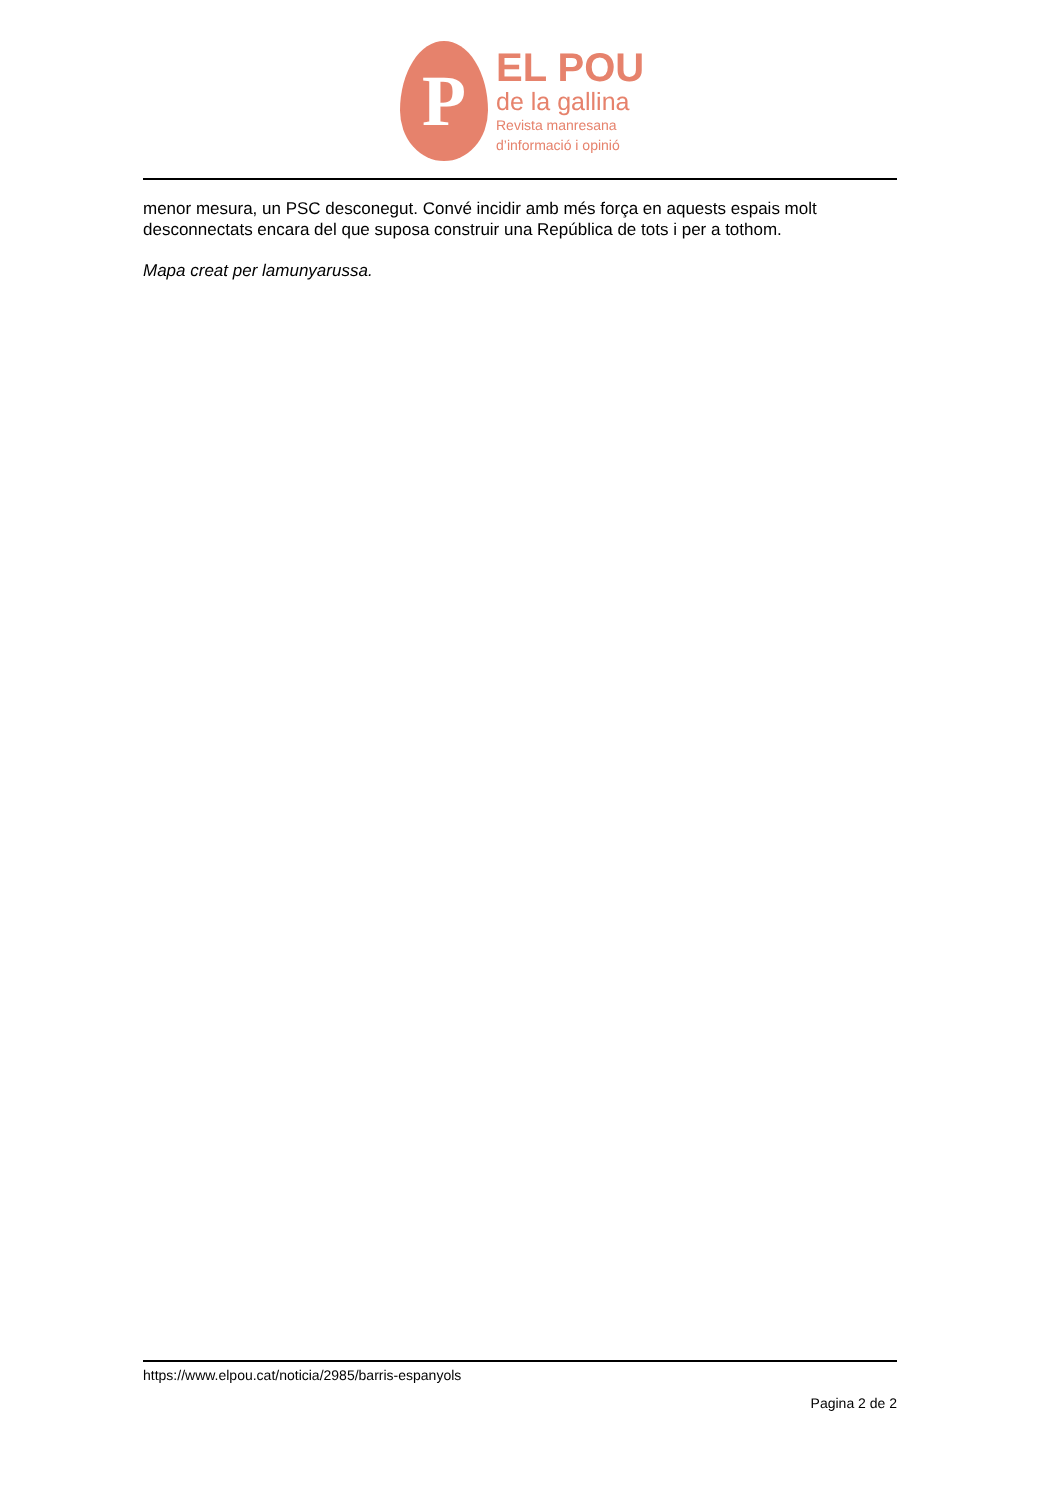P
EL POU
de la gallina
Revista manresana
d’informació i opinió
menor mesura, un PSC desconegut. Convé incidir amb més força en aquests espais molt desconnectats encara del que suposa construir una República de tots i per a tothom.
Mapa creat per lamunyarussa.
https://www.elpou.cat/noticia/2985/barris-espanyols
Pagina 2 de 2